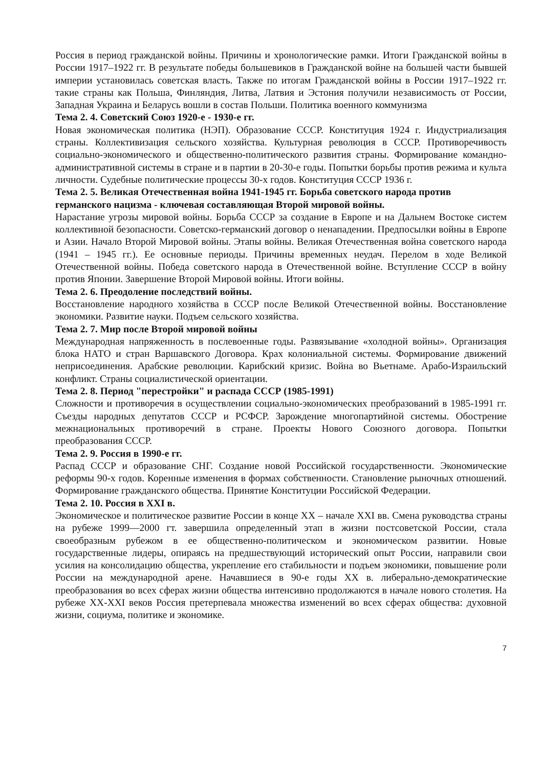Россия в период гражданской войны. Причины и хронологические рамки. Итоги Гражданской войны в России 1917–1922 гг. В результате победы большевиков в Гражданской войне на большей части бывшей империи установилась советская власть. Также по итогам Гражданской войны в России 1917–1922 гг. такие страны как Польша, Финляндия, Литва, Латвия и Эстония получили независимость от России, Западная Украина и Беларусь вошли в состав Польши. Политика военного коммунизма
Тема 2. 4. Советский Союз 1920-е - 1930-е гг.
Новая экономическая политика (НЭП). Образование СССР. Конституция 1924 г. Индустриализация страны. Коллективизация сельского хозяйства. Культурная революция в СССР. Противоречивость социально-экономического и общественно-политического развития страны. Формирование командно-административной системы в стране и в партии в 20-30-е годы. Попытки борьбы против режима и культа личности. Судебные политические процессы 30-х годов. Конституция СССР 1936 г.
Тема 2. 5. Великая Отечественная война 1941-1945 гг. Борьба советского народа против германского нацизма - ключевая составляющая Второй мировой войны.
Нарастание угрозы мировой войны. Борьба СССР за создание в Европе и на Дальнем Востоке систем коллективной безопасности. Советско-германский договор о ненападении. Предпосылки войны в Европе и Азии. Начало Второй Мировой войны. Этапы войны. Великая Отечественная война советского народа (1941 – 1945 гг.). Ее основные периоды. Причины временных неудач. Перелом в ходе Великой Отечественной войны. Победа советского народа в Отечественной войне. Вступление СССР в войну против Японии. Завершение Второй Мировой войны. Итоги войны.
Тема 2. 6. Преодоление последствий войны.
Восстановление народного хозяйства в СССР после Великой Отечественной войны. Восстановление экономики. Развитие науки. Подъем сельского хозяйства.
Тема 2. 7. Мир после Второй мировой войны
Международная напряженность в послевоенные годы. Развязывание «холодной войны». Организация блока НАТО и стран Варшавского Договора. Крах колониальной системы. Формирование движений неприсоединения. Арабские революции. Карибский кризис. Война во Вьетнаме. Арабо-Израильский конфликт. Страны социалистической ориентации.
Тема 2. 8. Период "перестройки" и распада СССР (1985-1991)
Сложности и противоречия в осуществлении социально-экономических преобразований в 1985-1991 гг. Съезды народных депутатов СССР и РСФСР. Зарождение многопартийной системы. Обострение межнациональных противоречий в стране. Проекты Нового Союзного договора. Попытки преобразования СССР.
Тема 2. 9. Россия в 1990-е гг.
Распад СССР и образование СНГ. Создание новой Российской государственности. Экономические реформы 90-х годов. Коренные изменения в формах собственности. Становление рыночных отношений. Формирование гражданского общества. Принятие Конституции Российской Федерации.
Тема 2. 10. Россия в XXI в.
Экономическое и политическое развитие России в конце XX – начале XXI вв. Смена руководства страны на рубеже 1999—2000 гт. завершила определенный этап в жизни постсоветской России, стала своеобразным рубежом в ее общественно-политическом и экономическом развитии. Новые государственные лидеры, опираясь на предшествующий исторический опыт России, направили свои усилия на консолидацию общества, укрепление его стабильности и подъем экономики, повышение роли России на международной арене. Начавшиеся в 90-е годы XX в. либерально-демократические преобразования во всех сферах жизни общества интенсивно продолжаются в начале нового столетия. На рубеже XX-XXI веков Россия претерпевала множества изменений во всех сферах общества: духовной жизни, социума, политике и экономике.
7